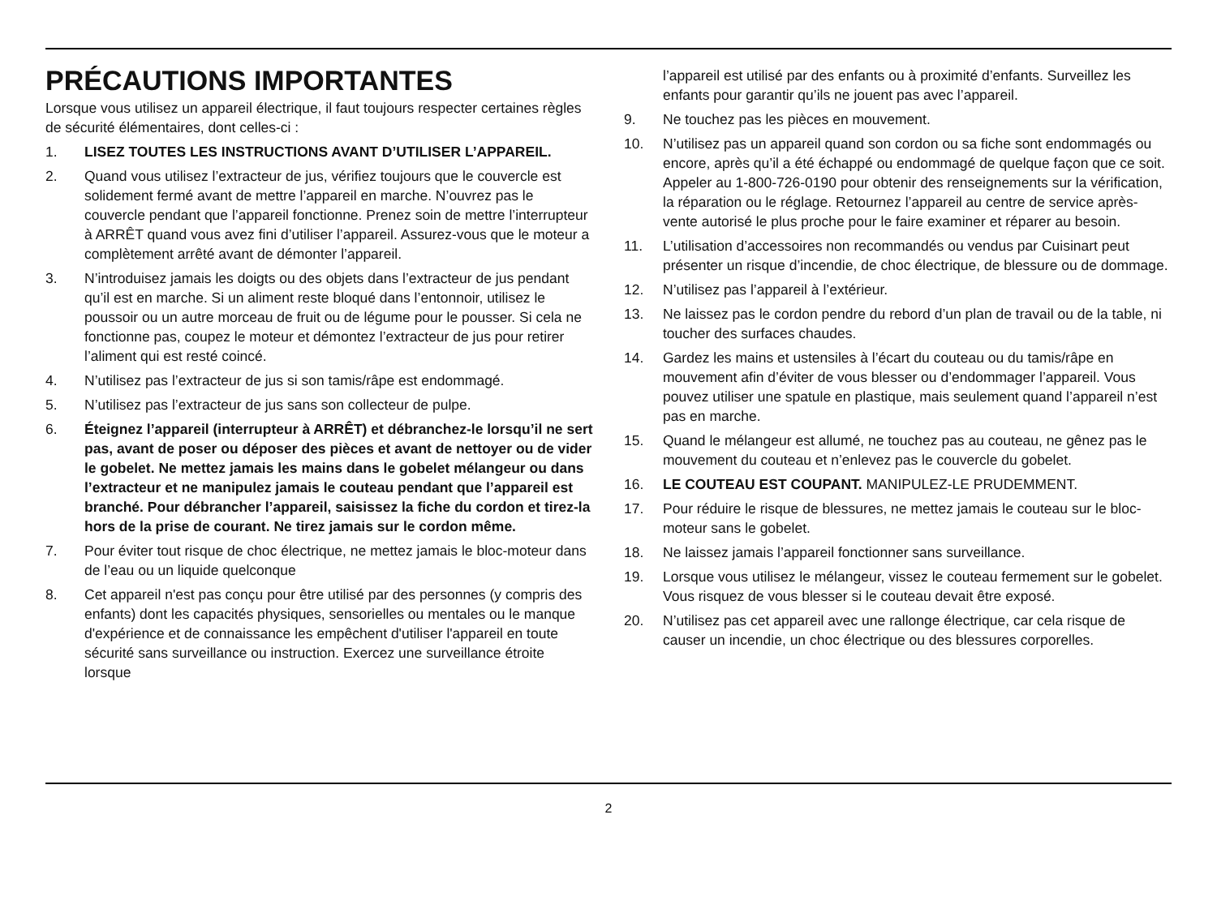PRÉCAUTIONS IMPORTANTES
Lorsque vous utilisez un appareil électrique, il faut toujours respecter certaines règles de sécurité élémentaires, dont celles-ci :
1. LISEZ TOUTES LES INSTRUCTIONS AVANT D’UTILISER L’APPAREIL.
2. Quand vous utilisez l’extracteur de jus, vérifiez toujours que le couvercle est solidement fermé avant de mettre l’appareil en marche. N’ouvrez pas le couvercle pendant que l’appareil fonctionne. Prenez soin de mettre l’interrupteur à ARRÊT quand vous avez fini d’utiliser l’appareil. Assurez-vous que le moteur a complètement arrêté avant de démonter l’appareil.
3. N’introduisez jamais les doigts ou des objets dans l’extracteur de jus pendant qu’il est en marche. Si un aliment reste bloqué dans l’entonnoir, utilisez le poussoir ou un autre morceau de fruit ou de légume pour le pousser. Si cela ne fonctionne pas, coupez le moteur et démontez l’extracteur de jus pour retirer l’aliment qui est resté coincé.
4. N’utilisez pas l’extracteur de jus si son tamis/râpe est endommagé.
5. N’utilisez pas l’extracteur de jus sans son collecteur de pulpe.
6. Éteignez l’appareil (interrupteur à ARRÊT) et débranchez-le lorsqu’il ne sert pas, avant de poser ou déposer des pièces et avant de nettoyer ou de vider le gobelet. Ne mettez jamais les mains dans le gobelet mélangeur ou dans l’extracteur et ne manipulez jamais le couteau pendant que l’appareil est branché. Pour débrancher l’appareil, saisissez la fiche du cordon et tirez-la hors de la prise de courant. Ne tirez jamais sur le cordon même.
7. Pour éviter tout risque de choc électrique, ne mettez jamais le bloc-moteur dans de l’eau ou un liquide quelconque
8. Cet appareil n'est pas conçu pour être utilisé par des personnes (y compris des enfants) dont les capacités physiques, sensorielles ou mentales ou le manque d'expérience et de connaissance les empêchent d'utiliser l'appareil en toute sécurité sans surveillance ou instruction. Exercez une surveillance étroite lorsque
l’appareil est utilisé par des enfants ou à proximité d’enfants. Surveillez les enfants pour garantir qu’ils ne jouent pas avec l’appareil.
9. Ne touchez pas les pièces en mouvement.
10. N’utilisez pas un appareil quand son cordon ou sa fiche sont endommagés ou encore, après qu’il a été échappé ou endommagé de quelque façon que ce soit. Appeler au 1-800-726-0190 pour obtenir des renseignements sur la vérification, la réparation ou le réglage. Retournez l’appareil au centre de service après-vente autorisé le plus proche pour le faire examiner et réparer au besoin.
11. L’utilisation d’accessoires non recommandés ou vendus par Cuisinart peut présenter un risque d’incendie, de choc électrique, de blessure ou de dommage.
12. N’utilisez pas l’appareil à l’extérieur.
13. Ne laissez pas le cordon pendre du rebord d’un plan de travail ou de la table, ni toucher des surfaces chaudes.
14. Gardez les mains et ustensiles à l’écart du couteau ou du tamis/râpe en mouvement afin d’éviter de vous blesser ou d’endommager l’appareil. Vous pouvez utiliser une spatule en plastique, mais seulement quand l’appareil n’est pas en marche.
15. Quand le mélangeur est allumé, ne touchez pas au couteau, ne gênez pas le mouvement du couteau et n’enlevez pas le couvercle du gobelet.
16. LE COUTEAU EST COUPANT. MANIPULEZ-LE PRUDEMMENT.
17. Pour réduire le risque de blessures, ne mettez jamais le couteau sur le bloc-moteur sans le gobelet.
18. Ne laissez jamais l’appareil fonctionner sans surveillance.
19. Lorsque vous utilisez le mélangeur, vissez le couteau fermement sur le gobelet. Vous risquez de vous blesser si le couteau devait être exposé.
20. N’utilisez pas cet appareil avec une rallonge électrique, car cela risque de causer un incendie, un choc électrique ou des blessures corporelles.
2